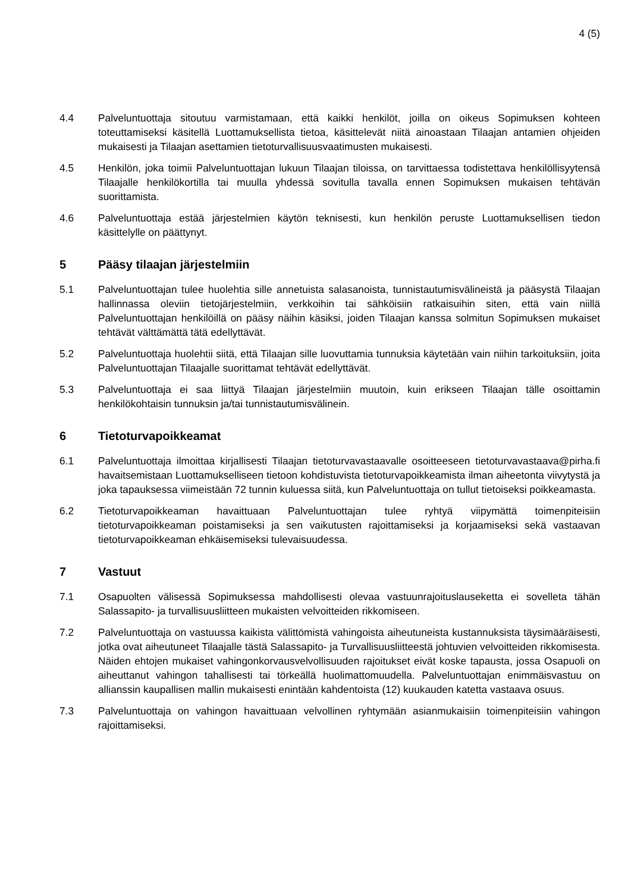4 (5)
4.4 Palveluntuottaja sitoutuu varmistamaan, että kaikki henkilöt, joilla on oikeus Sopimuksen kohteen toteuttamiseksi käsitellä Luottamuksellista tietoa, käsittelevät niitä ainoastaan Tilaajan antamien ohjeiden mukaisesti ja Tilaajan asettamien tietoturvallisuusvaatimusten mukaisesti.
4.5 Henkilön, joka toimii Palveluntuottajan lukuun Tilaajan tiloissa, on tarvittaessa todistettava henkilöllisyytensä Tilaajalle henkilökortilla tai muulla yhdessä sovitulla tavalla ennen Sopimuksen mukaisen tehtävän suorittamista.
4.6 Palveluntuottaja estää järjestelmien käytön teknisesti, kun henkilön peruste Luottamuksellisen tiedon käsittelylle on päättynyt.
5 Pääsy tilaajan järjestelmiin
5.1 Palveluntuottajan tulee huolehtia sille annetuista salasanoista, tunnistautumisvälineistä ja pääsystä Tilaajan hallinnassa oleviin tietojärjestelmiin, verkkoihin tai sähköisiin ratkaisuihin siten, että vain niillä Palveluntuottajan henkilöillä on pääsy näihin käsiksi, joiden Tilaajan kanssa solmitun Sopimuksen mukaiset tehtävät välttämättä tätä edellyttävät.
5.2 Palveluntuottaja huolehtii siitä, että Tilaajan sille luovuttamia tunnuksia käytetään vain niihin tarkoituksiin, joita Palveluntuottajan Tilaajalle suorittamat tehtävät edellyttävät.
5.3 Palveluntuottaja ei saa liittyä Tilaajan järjestelmiin muutoin, kuin erikseen Tilaajan tälle osoittamin henkilökohtaisin tunnuksin ja/tai tunnistautumisvälinein.
6 Tietoturvapoikkeamat
6.1 Palveluntuottaja ilmoittaa kirjallisesti Tilaajan tietoturvavastaavalle osoitteeseen tietoturvavastaava@pirha.fi havaitsemistaan Luottamukselliseen tietoon kohdistuvista tietoturvapoikkeamista ilman aiheetonta viivytystä ja joka tapauksessa viimeistään 72 tunnin kuluessa siitä, kun Palveluntuottaja on tullut tietoiseksi poikkeamasta.
6.2 Tietoturvapoikkeaman havaittuaan Palveluntuottajan tulee ryhtyä viipymättä toimenpiteisiin tietoturvapoikkeaman poistamiseksi ja sen vaikutusten rajoittamiseksi ja korjaamiseksi sekä vastaavan tietoturvapoikkeaman ehkäisemiseksi tulevaisuudessa.
7 Vastuut
7.1 Osapuolten välisessä Sopimuksessa mahdollisesti olevaa vastuunrajoituslauseketta ei sovelleta tähän Salassapito- ja turvallisuusliitteen mukaisten velvoitteiden rikkomiseen.
7.2 Palveluntuottaja on vastuussa kaikista välittömistä vahingoista aiheutuneista kustannuksista täysimääräisesti, jotka ovat aiheutuneet Tilaajalle tästä Salassapito- ja Turvallisuusliitteestä johtuvien velvoitteiden rikkomisesta. Näiden ehtojen mukaiset vahingonkorvausvelvollisuuden rajoitukset eivät koske tapausta, jossa Osapuoli on aiheuttanut vahingon tahallisesti tai törkeällä huolimattomuudella. Palveluntuottajan enimmäisvastuu on allianssin kaupallisen mallin mukaisesti enintään kahdentoista (12) kuukauden katetta vastaava osuus.
7.3 Palveluntuottaja on vahingon havaittuaan velvollinen ryhtymään asianmukaisiin toimenpiteisiin vahingon rajoittamiseksi.